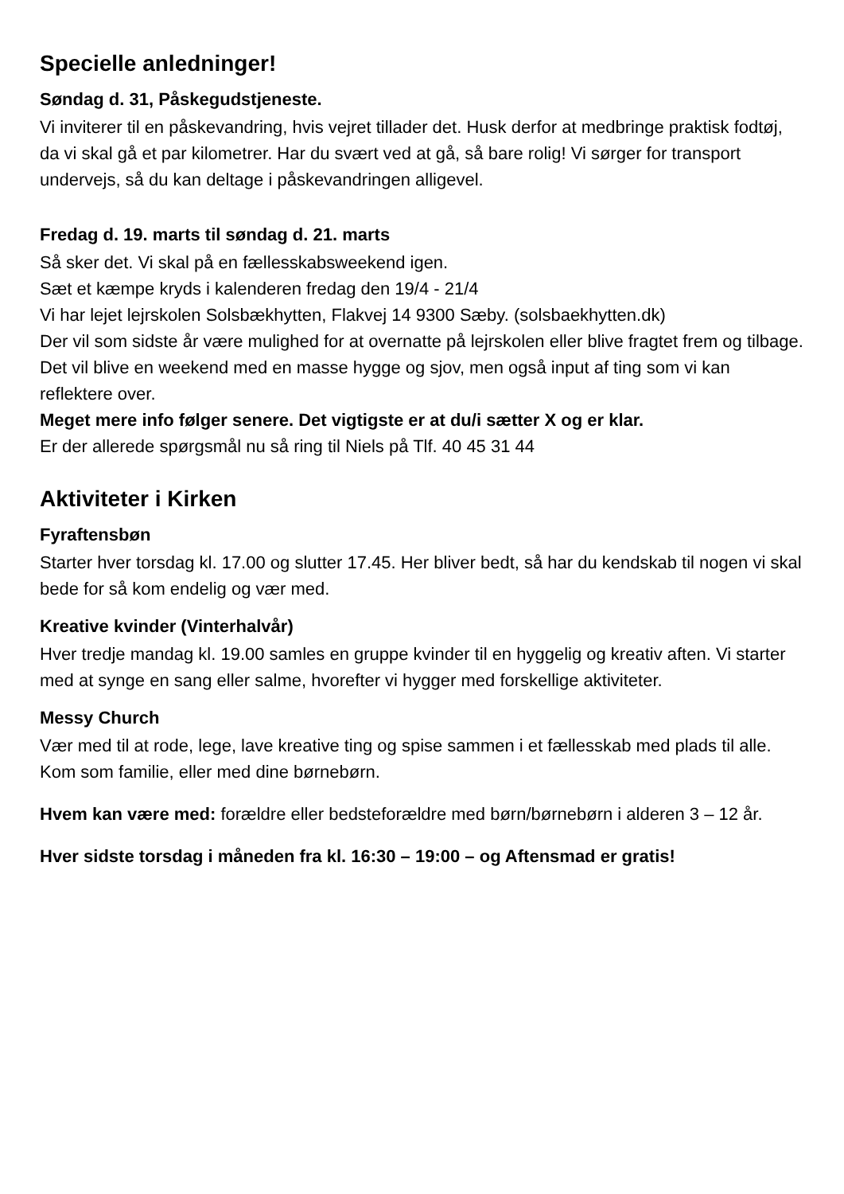Specielle anledninger!
Søndag d. 31, Påskegudstjeneste.
Vi inviterer til en påskevandring, hvis vejret tillader det. Husk derfor at medbringe praktisk fodtøj, da vi skal gå et par kilometrer. Har du svært ved at gå, så bare rolig! Vi sørger for transport undervejs, så du kan deltage i påskevandringen alligevel.
Fredag d. 19. marts til søndag d. 21. marts
Så sker det. Vi skal på en fællesskabsweekend igen.
Sæt et kæmpe kryds i kalenderen fredag den 19/4 - 21/4
Vi har lejet lejrskolen Solsbækhytten, Flakvej 14 9300 Sæby. (solsbaekhytten.dk)
Der vil som sidste år være mulighed for at overnatte på lejrskolen eller blive fragtet frem og tilbage.
Det vil blive en weekend med en masse hygge og sjov, men også input af ting som vi kan reflektere over.
Meget mere info følger senere. Det vigtigste er at du/i sætter X og er klar.
Er der allerede spørgsmål nu så ring til Niels på Tlf. 40 45 31 44
Aktiviteter i Kirken
Fyraftensbøn
Starter hver torsdag kl. 17.00 og slutter 17.45. Her bliver bedt, så har du kendskab til nogen vi skal bede for så kom endelig og vær med.
Kreative kvinder (Vinterhalvår)
Hver tredje mandag kl. 19.00 samles en gruppe kvinder til en hyggelig og kreativ aften. Vi starter med at synge en sang eller salme, hvorefter vi hygger med forskellige aktiviteter.
Messy Church
Vær med til at rode, lege, lave kreative ting og spise sammen i et fællesskab med plads til alle. Kom som familie, eller med dine børnebørn.
Hvem kan være med: forældre eller bedsteforældre med børn/børnebørn i alderen 3 – 12 år.
Hver sidste torsdag i måneden fra kl. 16:30 – 19:00 – og Aftensmad er gratis!